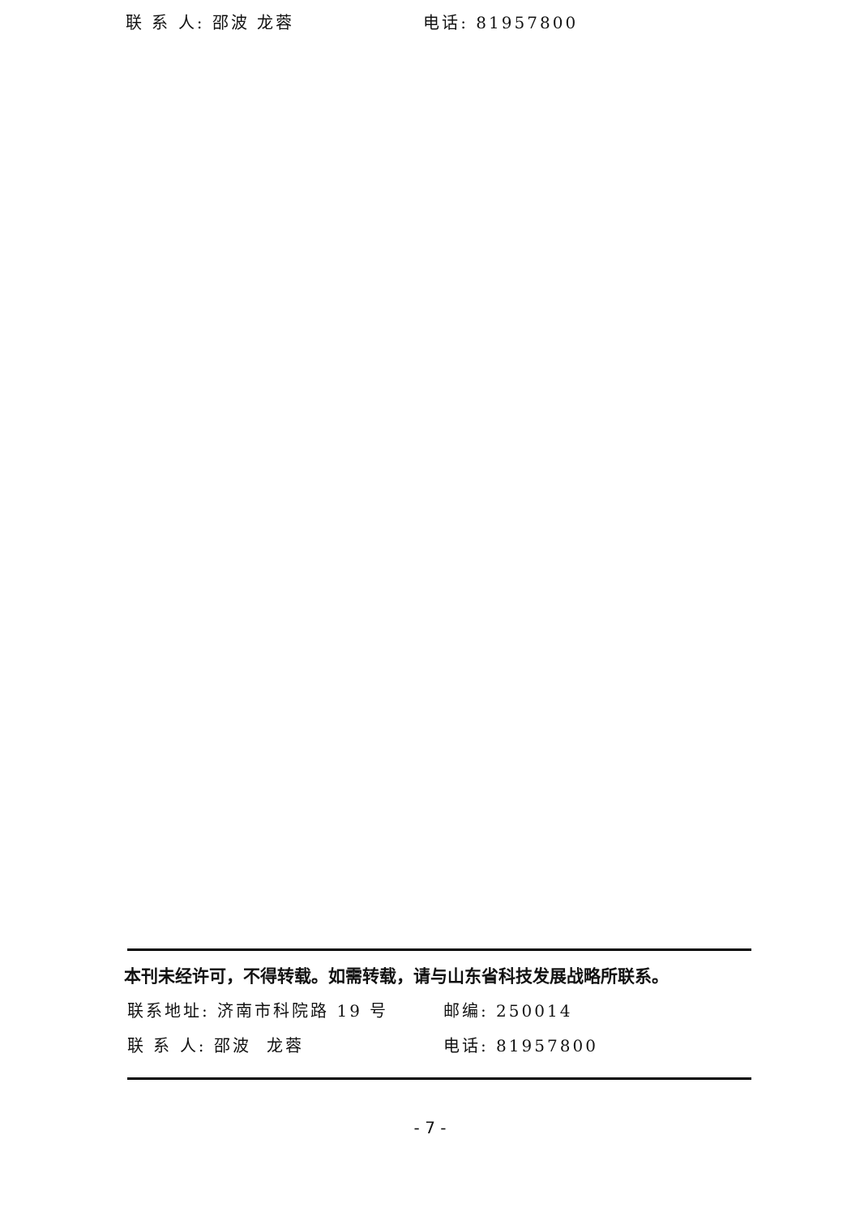联 系 人: 邵波 龙蓉 电话: 81957800
本刊未经许可，不得转载。如需转载，请与山东省科技发展战略所联系。
联系地址: 济南市科院路 19 号 邮编: 250014
联 系 人: 邵波 龙蓉 电话: 81957800
- 7 -